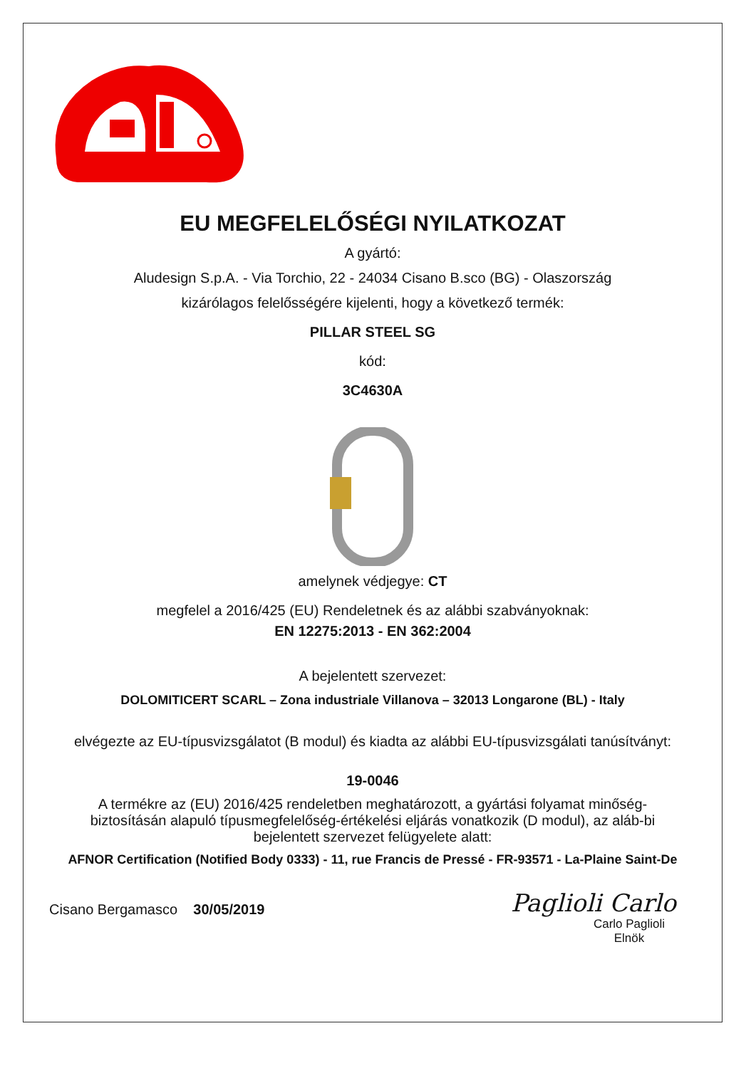EU MEGFELELŐSÉGI NYILATKOZAT
A gyártó:
Aludesign S.p.A. - Via Torchio, 22 - 24034 Cisano B.sco (BG) - Olaszország
kizárólagos felelősségére kijelenti, hogy a következő termék:
PILLAR STEEL SG
kód:
3C4630A
amelynek védjegye: CT
megfelel a 2016/425 (EU) Rendeletnek és az alábbi szabványoknak:
EN 12275:2013 - EN 362:2004
A bejelentett szervezet:
DOLOMITICERT SCARL – Zona industriale Villanova – 32013 Longarone (BL) - Italy
elvégezte az EU-típusvizsgálatot (B modul) és kiadta az alábbi EU-típusvizsgálati tanúsítványt:
19-0046
A termékre az (EU) 2016/425 rendeletben meghatározott, a gyártási folyamat minőség-biztosításán alapuló típusmegfelelőség-értékelési eljárás vonatkozik (D modul), az aláb-bi bejelentett szervezet felügyelete alatt:
AFNOR Certification (Notified Body 0333) - 11, rue Francis de Pressé - FR-93571 - La-Plaine Saint-De
Cisano Bergamasco 30/05/2019
Paglioli Carlo
Carlo Paglioli
Elnök